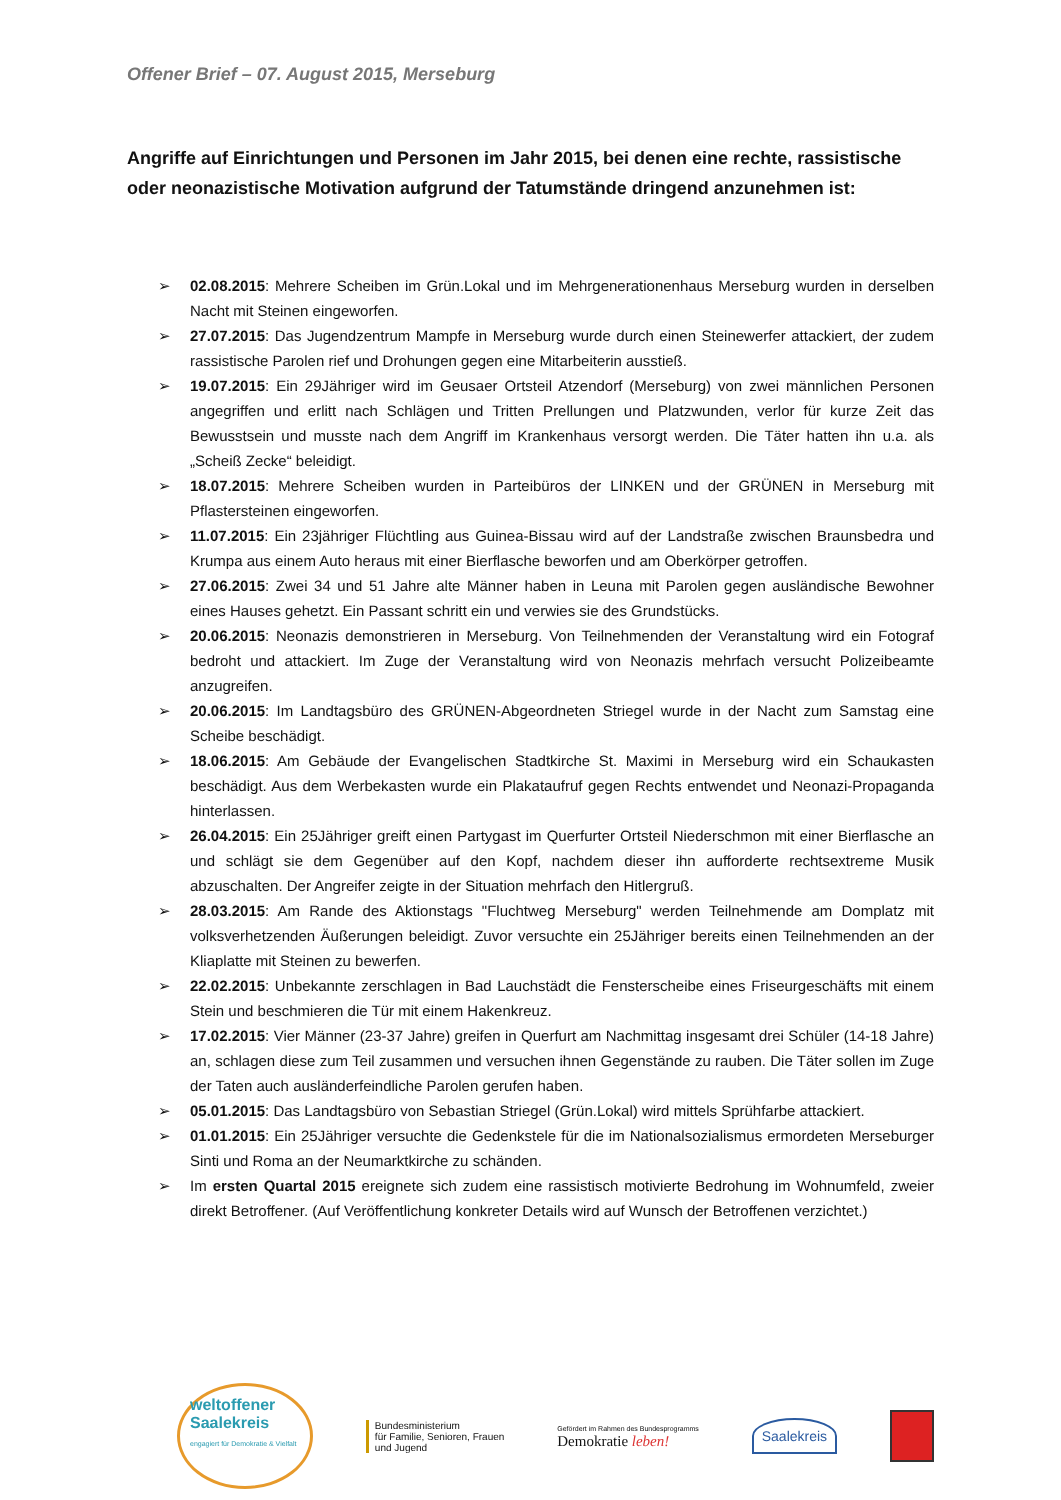Offener Brief – 07. August 2015, Merseburg
Angriffe auf Einrichtungen und Personen im Jahr 2015, bei denen eine rechte, rassistische oder neonazistische Motivation aufgrund der Tatumstände dringend anzunehmen ist:
➢ 02.08.2015: Mehrere Scheiben im Grün.Lokal und im Mehrgenerationenhaus Merseburg wurden in derselben Nacht mit Steinen eingeworfen.
➢ 27.07.2015: Das Jugendzentrum Mampfe in Merseburg wurde durch einen Steinewerfer attackiert, der zudem rassistische Parolen rief und Drohungen gegen eine Mitarbeiterin ausstieß.
➢ 19.07.2015: Ein 29Jähriger wird im Geusaer Ortsteil Atzendorf (Merseburg) von zwei männlichen Personen angegriffen und erlitt nach Schlägen und Tritten Prellungen und Platzwunden, verlor für kurze Zeit das Bewusstsein und musste nach dem Angriff im Krankenhaus versorgt werden. Die Täter hatten ihn u.a. als „Scheiß Zecke“ beleidigt.
➢ 18.07.2015: Mehrere Scheiben wurden in Parteibüros der LINKEN und der GRÜNEN in Merseburg mit Pflastersteinen eingeworfen.
➢ 11.07.2015: Ein 23jähriger Flüchtling aus Guinea-Bissau wird auf der Landstraße zwischen Braunsbedra und Krumpa aus einem Auto heraus mit einer Bierflasche beworfen und am Oberkörper getroffen.
➢ 27.06.2015: Zwei 34 und 51 Jahre alte Männer haben in Leuna mit Parolen gegen ausländische Bewohner eines Hauses gehetzt. Ein Passant schritt ein und verwies sie des Grundstücks.
➢ 20.06.2015: Neonazis demonstrieren in Merseburg. Von Teilnehmenden der Veranstaltung wird ein Fotograf bedroht und attackiert. Im Zuge der Veranstaltung wird von Neonazis mehrfach versucht Polizeibeamte anzugreifen.
➢ 20.06.2015: Im Landtagsbüro des GRÜNEN-Abgeordneten Striegel wurde in der Nacht zum Samstag eine Scheibe beschädigt.
➢ 18.06.2015: Am Gebäude der Evangelischen Stadtkirche St. Maximi in Merseburg wird ein Schaukasten beschädigt. Aus dem Werbekasten wurde ein Plakataufruf gegen Rechts entwendet und Neonazi-Propaganda hinterlassen.
➢ 26.04.2015: Ein 25Jähriger greift einen Partygast im Querfurter Ortsteil Niederschmon mit einer Bierflasche an und schlägt sie dem Gegenüber auf den Kopf, nachdem dieser ihn aufforderte rechtsextreme Musik abzuschalten. Der Angreifer zeigte in der Situation mehrfach den Hitlergruß.
➢ 28.03.2015: Am Rande des Aktionstags "Fluchtweg Merseburg" werden Teilnehmende am Domplatz mit volksverhetzenden Äußerungen beleidigt. Zuvor versuchte ein 25Jähriger bereits einen Teilnehmenden an der Kliaplatte mit Steinen zu bewerfen.
➢ 22.02.2015: Unbekannte zerschlagen in Bad Lauchstädt die Fensterscheibe eines Friseurgeschäfts mit einem Stein und beschmieren die Tür mit einem Hakenkreuz.
➢ 17.02.2015: Vier Männer (23-37 Jahre) greifen in Querfurt am Nachmittag insgesamt drei Schüler (14-18 Jahre) an, schlagen diese zum Teil zusammen und versuchen ihnen Gegenstände zu rauben. Die Täter sollen im Zuge der Taten auch ausländerfeindliche Parolen gerufen haben.
➢ 05.01.2015: Das Landtagsbüro von Sebastian Striegel (Grün.Lokal) wird mittels Sprühfarbe attackiert.
➢ 01.01.2015: Ein 25Jähriger versuchte die Gedenkstele für die im Nationalsozialismus ermordeten Merseburger Sinti und Roma an der Neumarktkirche zu schänden.
➢ Im ersten Quartal 2015 ereignete sich zudem eine rassistisch motivierte Bedrohung im Wohnumfeld, zweier direkt Betroffener. (Auf Veröffentlichung konkreter Details wird auf Wunsch der Betroffenen verzichtet.)
weltoffener
Saalekreis
engagiert für Demokratie & Vielfalt
Bundesministerium
für Familie, Senioren, Frauen
und Jugend
Gefördert im Rahmen des Bundesprogramms
Demokratie leben!
Saalekreis